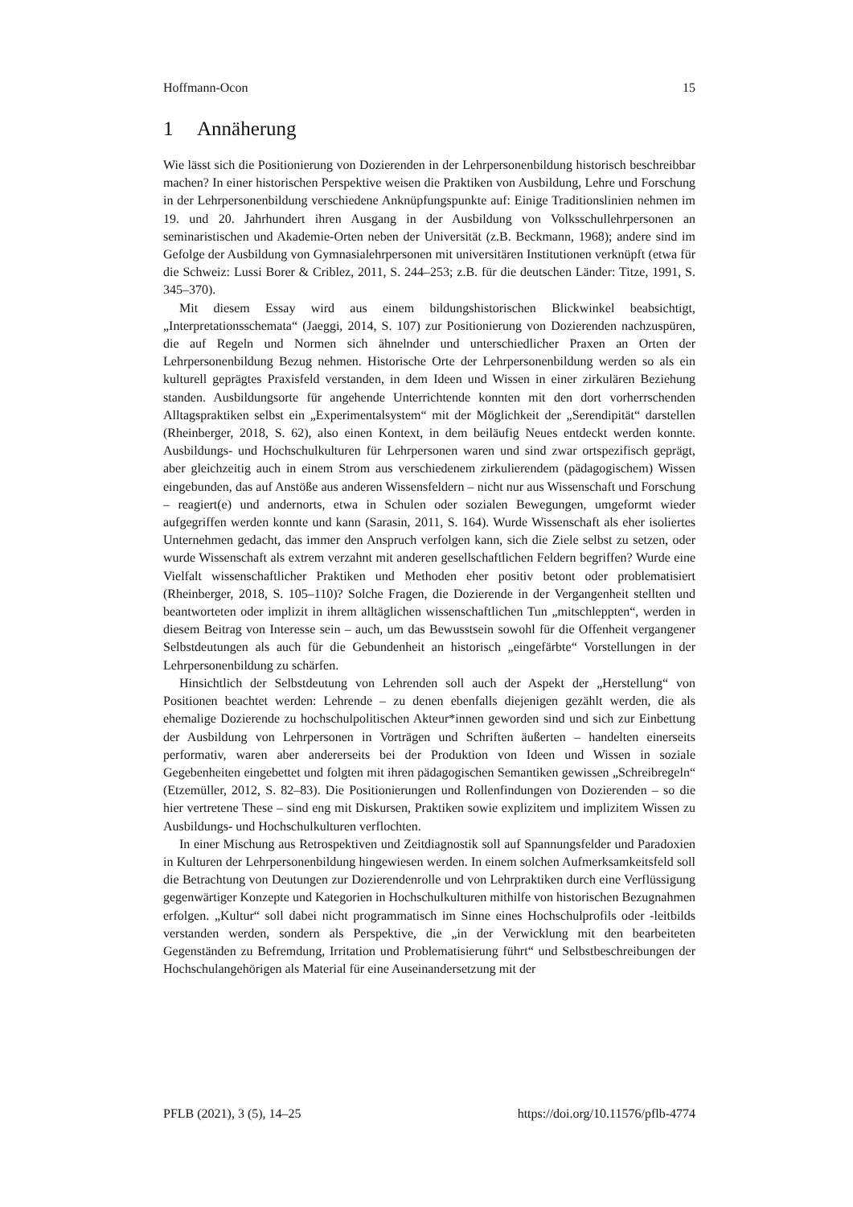Hoffmann-Ocon 15
1 Annäherung
Wie lässt sich die Positionierung von Dozierenden in der Lehrpersonenbildung historisch beschreibbar machen? In einer historischen Perspektive weisen die Praktiken von Ausbildung, Lehre und Forschung in der Lehrpersonenbildung verschiedene Anknüpfungspunkte auf: Einige Traditionslinien nehmen im 19. und 20. Jahrhundert ihren Ausgang in der Ausbildung von Volksschullehrpersonen an seminaristischen und Akademie-Orten neben der Universität (z.B. Beckmann, 1968); andere sind im Gefolge der Ausbildung von Gymnasialehrpersonen mit universitären Institutionen verknüpft (etwa für die Schweiz: Lussi Borer & Criblez, 2011, S. 244–253; z.B. für die deutschen Länder: Titze, 1991, S. 345–370).
Mit diesem Essay wird aus einem bildungshistorischen Blickwinkel beabsichtigt, „Interpretationsschemata“ (Jaeggi, 2014, S. 107) zur Positionierung von Dozierenden nachzuspüren, die auf Regeln und Normen sich ähnelnder und unterschiedlicher Praxen an Orten der Lehrpersonenbildung Bezug nehmen. Historische Orte der Lehrpersonenbildung werden so als ein kulturell geprägtes Praxisfeld verstanden, in dem Ideen und Wissen in einer zirkulären Beziehung standen. Ausbildungsorte für angehende Unterrichtende konnten mit den dort vorherrschenden Alltagspraktiken selbst ein „Experimentalsystem“ mit der Möglichkeit der „Serendipität“ darstellen (Rheinberger, 2018, S. 62), also einen Kontext, in dem beiläufig Neues entdeckt werden konnte. Ausbildungs- und Hochschulkulturen für Lehrpersonen waren und sind zwar ortspezifisch geprägt, aber gleichzeitig auch in einem Strom aus verschiedenem zirkulierendem (pädagogischem) Wissen eingebunden, das auf Anstöße aus anderen Wissensfeldern – nicht nur aus Wissenschaft und Forschung – reagiert(e) und andernorts, etwa in Schulen oder sozialen Bewegungen, umgeformt wieder aufgegriffen werden konnte und kann (Sarasin, 2011, S. 164). Wurde Wissenschaft als eher isoliertes Unternehmen gedacht, das immer den Anspruch verfolgen kann, sich die Ziele selbst zu setzen, oder wurde Wissenschaft als extrem verzahnt mit anderen gesellschaftlichen Feldern begriffen? Wurde eine Vielfalt wissenschaftlicher Praktiken und Methoden eher positiv betont oder problematisiert (Rheinberger, 2018, S. 105–110)? Solche Fragen, die Dozierende in der Vergangenheit stellten und beantworteten oder implizit in ihrem alltäglichen wissenschaftlichen Tun „mitschleppten“, werden in diesem Beitrag von Interesse sein – auch, um das Bewusstsein sowohl für die Offenheit vergangener Selbstdeutungen als auch für die Gebundenheit an historisch „eingefärbte“ Vorstellungen in der Lehrpersonenbildung zu schärfen.
Hinsichtlich der Selbstdeutung von Lehrenden soll auch der Aspekt der „Herstellung“ von Positionen beachtet werden: Lehrende – zu denen ebenfalls diejenigen gezählt werden, die als ehemalige Dozierende zu hochschulpolitischen Akteur*innen geworden sind und sich zur Einbettung der Ausbildung von Lehrpersonen in Vorträgen und Schriften äußerten – handelten einerseits performativ, waren aber andererseits bei der Produktion von Ideen und Wissen in soziale Gegebenheiten eingebettet und folgten mit ihren pädagogischen Semantiken gewissen „Schreibregeln“ (Etzemüller, 2012, S. 82–83). Die Positionierungen und Rollenfindungen von Dozierenden – so die hier vertretene These – sind eng mit Diskursen, Praktiken sowie explizitem und implizitem Wissen zu Ausbildungs- und Hochschulkulturen verflochten.
In einer Mischung aus Retrospektiven und Zeitdiagnostik soll auf Spannungsfelder und Paradoxien in Kulturen der Lehrpersonenbildung hingewiesen werden. In einem solchen Aufmerksamkeitsfeld soll die Betrachtung von Deutungen zur Dozierendenrolle und von Lehrpraktiken durch eine Verflüssigung gegenwärtiger Konzepte und Kategorien in Hochschulkulturen mithilfe von historischen Bezugnahmen erfolgen. „Kultur“ soll dabei nicht programmatisch im Sinne eines Hochschulprofils oder -leitbilds verstanden werden, sondern als Perspektive, die „in der Verwicklung mit den bearbeiteten Gegenständen zu Befremdung, Irritation und Problematisierung führt“ und Selbstbeschreibungen der Hochschulangehörigen als Material für eine Auseinandersetzung mit der
PFLB (2021), 3 (5), 14–25 https://doi.org/10.11576/pflb-4774